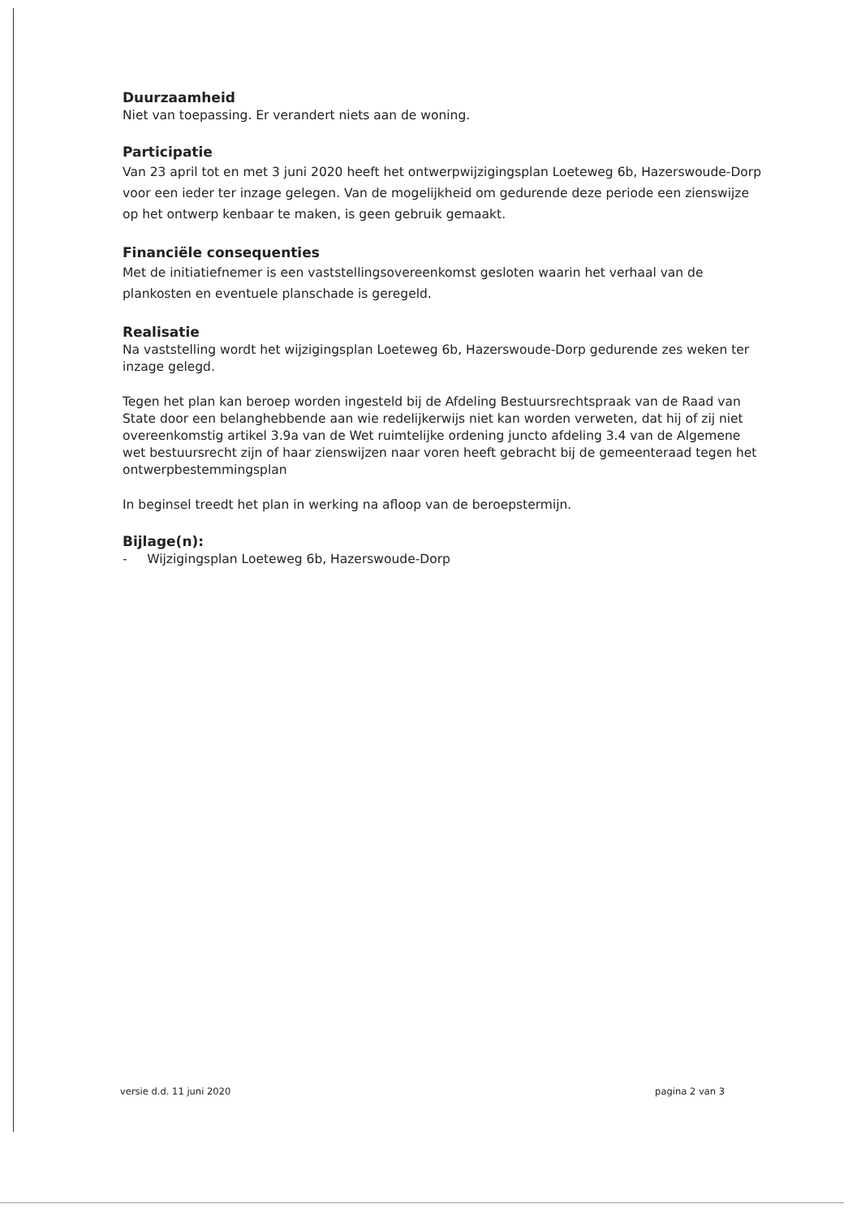Duurzaamheid
Niet van toepassing. Er verandert niets aan de woning.
Participatie
Van 23 april tot en met 3 juni 2020 heeft het ontwerpwijzigingsplan Loeteweg 6b, Hazerswoude-Dorp voor een ieder ter inzage gelegen. Van de mogelijkheid om gedurende deze periode een zienswijze op het ontwerp kenbaar te maken, is geen gebruik gemaakt.
Financiële consequenties
Met de initiatiefnemer is een vaststellingsovereenkomst gesloten waarin het verhaal van de plankosten en eventuele planschade is geregeld.
Realisatie
Na vaststelling wordt het wijzigingsplan Loeteweg 6b, Hazerswoude-Dorp gedurende zes weken ter inzage gelegd.
Tegen het plan kan beroep worden ingesteld bij de Afdeling Bestuursrechtspraak van de Raad van State door een belanghebbende aan wie redelijkerwijs niet kan worden verweten, dat hij of zij niet overeenkomstig artikel 3.9a van de Wet ruimtelijke ordening juncto afdeling 3.4 van de Algemene wet bestuursrecht zijn of haar zienswijzen naar voren heeft gebracht bij de gemeenteraad tegen het ontwerpbestemmingsplan
In beginsel treedt het plan in werking na afloop van de beroepstermijn.
Bijlage(n):
- Wijzigingsplan Loeteweg 6b, Hazerswoude-Dorp
versie d.d. 11 juni 2020 pagina 2 van 3